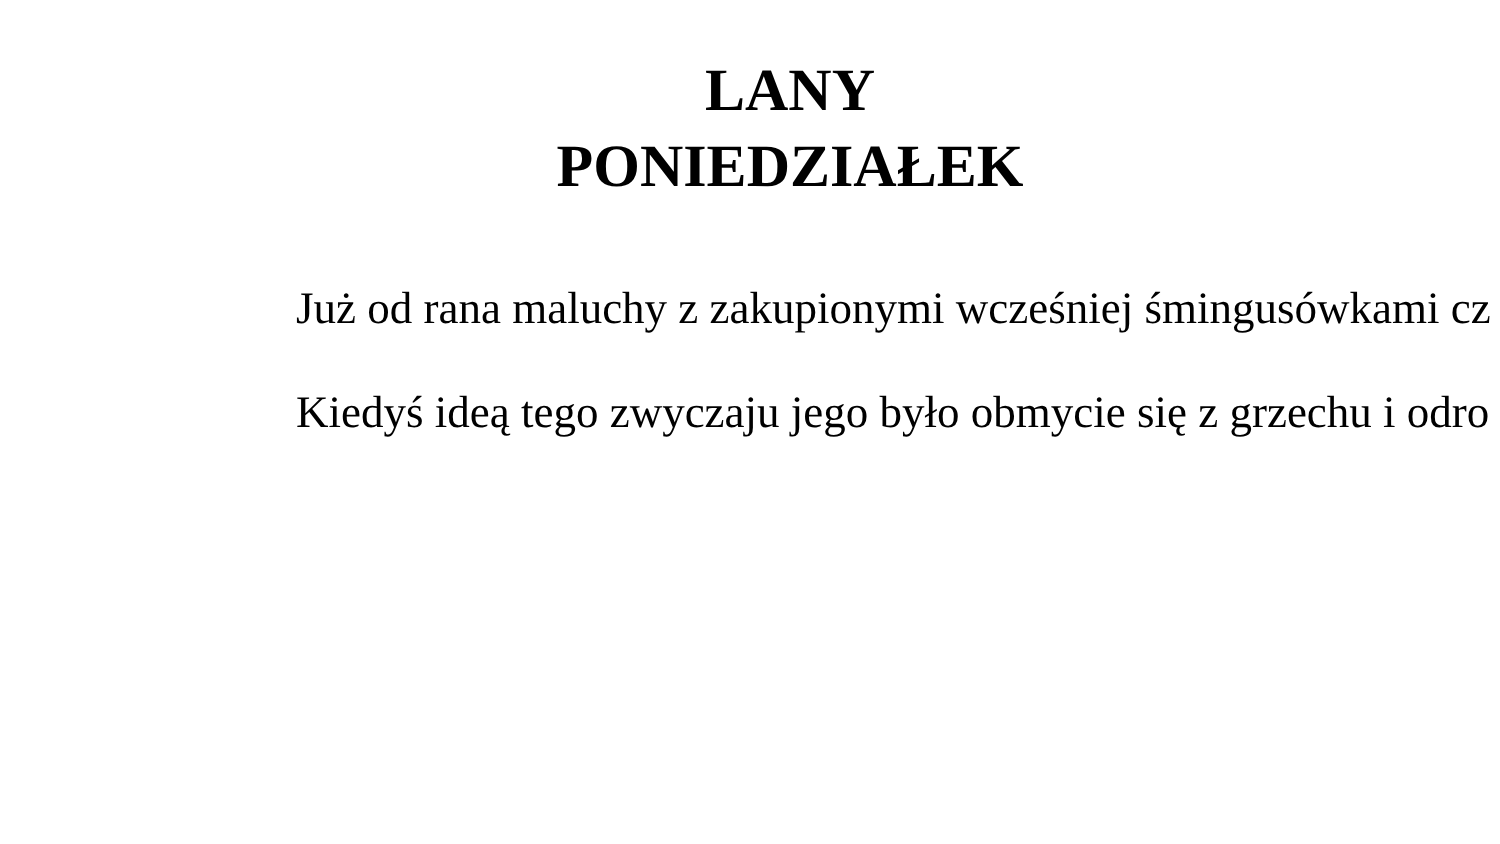LANY
PONIEDZIAŁEK
Już od rana maluchy z zakupionymi wcześniej śmingusówkami cz
Kiedyś ideą tego zwyczaju jego było obmycie się z grzechu i odro